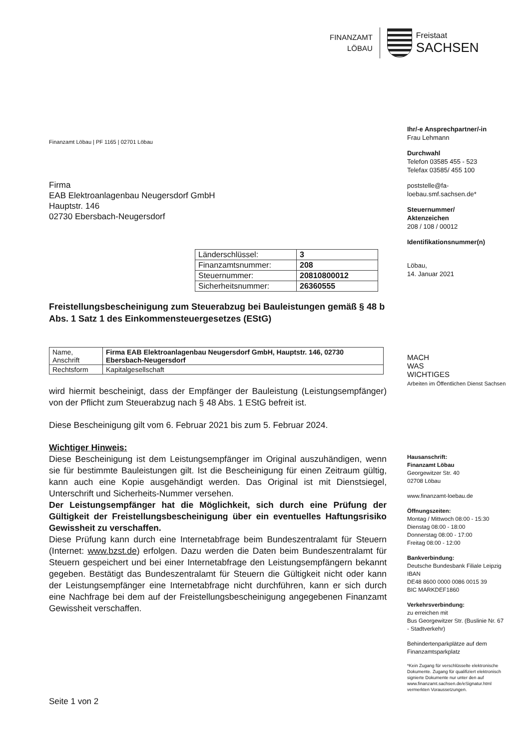FINANZAMT
LÖBAU
Freistaat
SACHSEN
Ihr/-e Ansprechpartner/-in
Frau Lehmann
Durchwahl
Telefon 03585 455 - 523
Telefax 03585/ 455 100
poststelle@fa-
loebau.smf.sachsen.de*
Steuernummer/
Aktenzeichen
208 / 108 / 00012
Identifikationsnummer(n)
Löbau,
14. Januar 2021
MACH
WAS
WICHTIGES
Arbeiten im Öffentlichen Dienst Sachsen
Hausanschrift:
Finanzamt Löbau
Georgewitzer Str. 40
02708 Löbau
www.finanzamt-loebau.de
Öffnungszeiten:
Montag / Mittwoch 08:00 - 15:30
Dienstag 08:00 - 18:00
Donnerstag 08:00 - 17:00
Freitag 08:00 - 12:00
Bankverbindung:
Deutsche Bundesbank Filiale Leipzig
IBAN
DE48 8600 0000 0086 0015 39
BIC MARKDEF1860
Verkehrsverbindung:
zu erreichen mit
Bus Georgewitzer Str. (Buslinie Nr. 67 - Stadtverkehr)
Behindertenparkplätze auf dem Finanzamtsparkplatz
*Kein Zugang für verschlüsselte elektronische Dokumente. Zugang für qualifiziert elektronisch signierte Dokumente nur unter den auf www.finanzamt.sachsen.de/eSignatur.html vermerkten Voraussetzungen.
Finanzamt Löbau | PF 1165 | 02701 Löbau
Firma
EAB Elektroanlagenbau Neugersdorf GmbH
Hauptstr. 146
02730 Ebersbach-Neugersdorf
| Länderschlüssel: | 3 |
| Finanzamtsnummer: | 208 |
| Steuernummer: | 20810800012 |
| Sicherheitsnummer: | 26360555 |
Freistellungsbescheinigung zum Steuerabzug bei Bauleistungen gemäß § 48 b Abs. 1 Satz 1 des Einkommensteuergesetzes (EStG)
| Name, Anschrift | Firma EAB Elektroanlagenbau Neugersdorf GmbH, Hauptstr. 146, 02730 Ebersbach-Neugersdorf |
| Rechtsform | Kapitalgesellschaft |
wird hiermit bescheinigt, dass der Empfänger der Bauleistung (Leistungsempfänger) von der Pflicht zum Steuerabzug nach § 48 Abs. 1 EStG befreit ist.
Diese Bescheinigung gilt vom 6. Februar 2021 bis zum 5. Februar 2024.
Wichtiger Hinweis:
Diese Bescheinigung ist dem Leistungsempfänger im Original auszuhändigen, wenn sie für bestimmte Bauleistungen gilt. Ist die Bescheinigung für einen Zeitraum gültig, kann auch eine Kopie ausgehändigt werden. Das Original ist mit Dienstsiegel, Unterschrift und Sicherheits-Nummer versehen.
Der Leistungsempfänger hat die Möglichkeit, sich durch eine Prüfung der Gültigkeit der Freistellungsbescheinigung über ein eventuelles Haftungsrisiko Gewissheit zu verschaffen.
Diese Prüfung kann durch eine Internetabfrage beim Bundeszentralamt für Steuern (Internet: www.bzst.de) erfolgen. Dazu werden die Daten beim Bundeszentralamt für Steuern gespeichert und bei einer Internetabfrage den Leistungsempfängern bekannt gegeben. Bestätigt das Bundeszentralamt für Steuern die Gültigkeit nicht oder kann der Leistungsempfänger eine Internetabfrage nicht durchführen, kann er sich durch eine Nachfrage bei dem auf der Freistellungsbescheinigung angegebenen Finanzamt Gewissheit verschaffen.
Seite 1 von 2